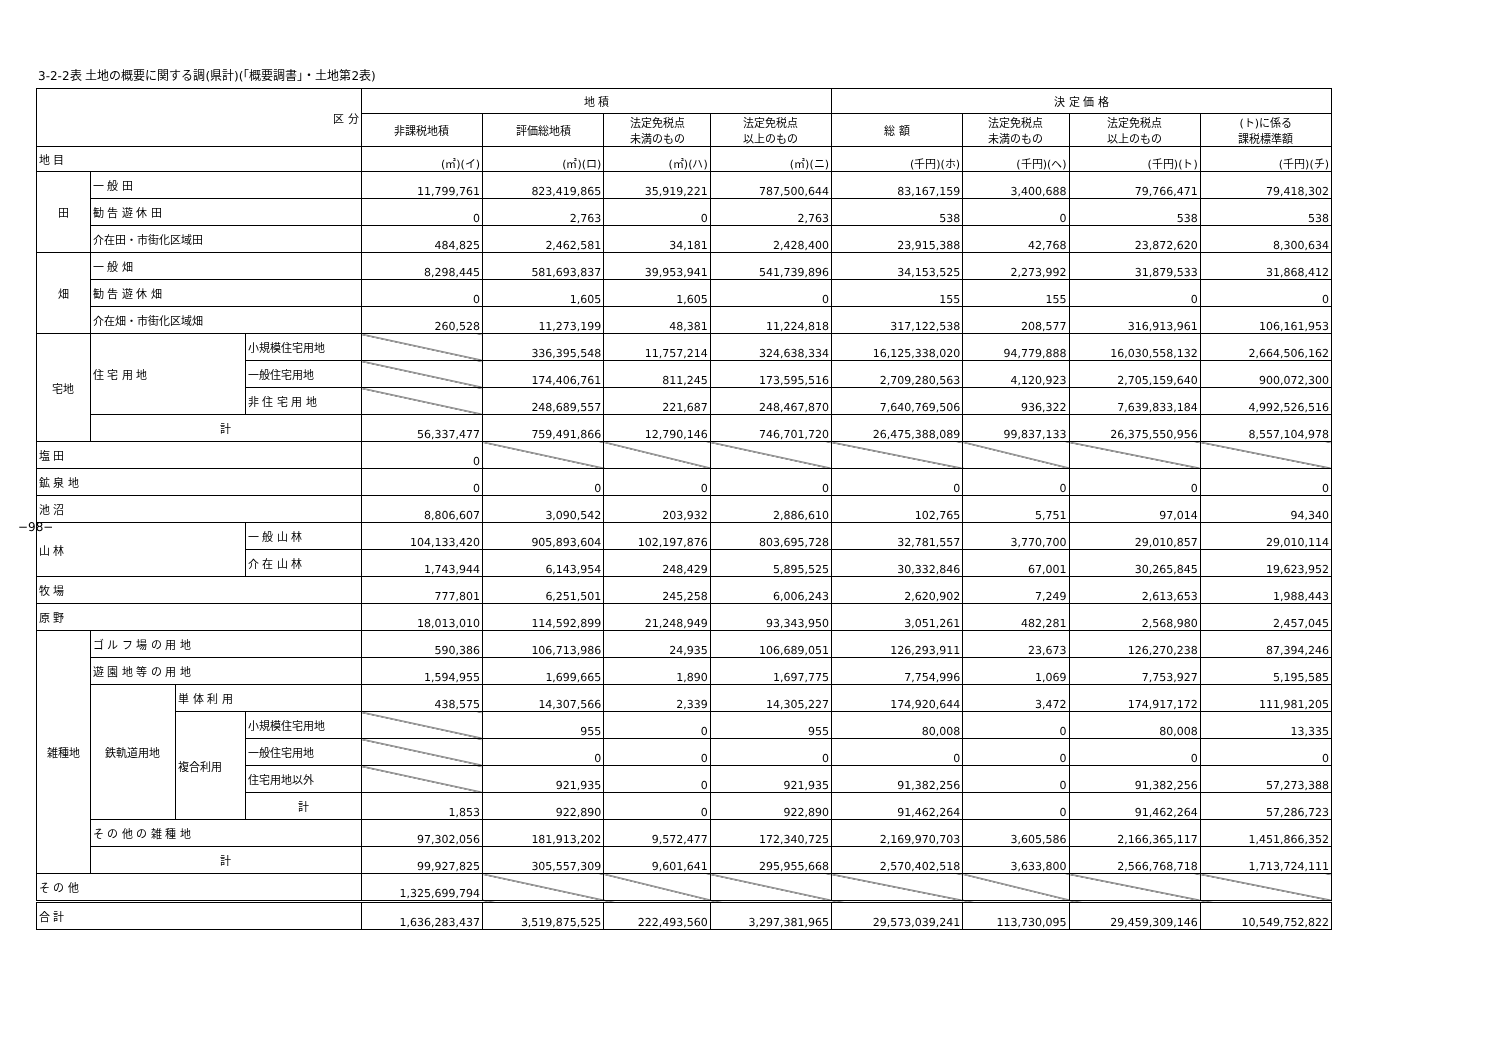3-2-2表 土地の概要に関する調(県計)(「概要調書」・土地第2表)
−98−
| 区 分 | | | | 地 積 | | | | 決 定 価 格 | | | |
| --- | --- | --- | --- | --- | --- | --- | --- | --- | --- | --- | --- |
| | | | | 非課税地積 | 評価総地積 | 法定免税点 未満のもの | 法定免税点 以上のもの | 総 額 | 法定免税点 未満のもの | 法定免税点 以上のもの | (ト)に係る 課税標準額 |
| 地 目 | | | | (㎡)(イ) | (㎡)(ロ) | (㎡)(ハ) | (㎡)(ニ) | (千円)(ホ) | (千円)(ヘ) | (千円)(ト) | (千円)(チ) |
| 田 | 一 般 田 | | | 11,799,761 | 823,419,865 | 35,919,221 | 787,500,644 | 83,167,159 | 3,400,688 | 79,766,471 | 79,418,302 |
| | 勧 告 遊 休 田 | | | 0 | 2,763 | 0 | 2,763 | 538 | 0 | 538 | 538 |
| | 介在田・市街化区域田 | | | 484,825 | 2,462,581 | 34,181 | 2,428,400 | 23,915,388 | 42,768 | 23,872,620 | 8,300,634 |
| 畑 | 一 般 畑 | | | 8,298,445 | 581,693,837 | 39,953,941 | 541,739,896 | 34,153,525 | 2,273,992 | 31,879,533 | 31,868,412 |
| | 勧 告 遊 休 畑 | | | 0 | 1,605 | 1,605 | 0 | 155 | 155 | 0 | 0 |
| | 介在畑・市街化区域畑 | | | 260,528 | 11,273,199 | 48,381 | 11,224,818 | 317,122,538 | 208,577 | 316,913,961 | 106,161,953 |
| 宅地 | 住 宅 用 地 | | 小規模住宅用地 | | 336,395,548 | 11,757,214 | 324,638,334 | 16,125,338,020 | 94,779,888 | 16,030,558,132 | 2,664,506,162 |
| | | | 一般住宅用地 | | 174,406,761 | 811,245 | 173,595,516 | 2,709,280,563 | 4,120,923 | 2,705,159,640 | 900,072,300 |
| | | | 非 住 宅 用 地 | | 248,689,557 | 221,687 | 248,467,870 | 7,640,769,506 | 936,322 | 7,639,833,184 | 4,992,526,516 |
| | 計 | | | 56,337,477 | 759,491,866 | 12,790,146 | 746,701,720 | 26,475,388,089 | 99,837,133 | 26,375,550,956 | 8,557,104,978 |
| 塩 田 | | | | 0 | | | | | | | |
| 鉱 泉 地 | | | | 0 | 0 | 0 | 0 | 0 | 0 | 0 | 0 |
| 池 沼 | | | | 8,806,607 | 3,090,542 | 203,932 | 2,886,610 | 102,765 | 5,751 | 97,014 | 94,340 |
| 山 林 | | | 一 般 山 林 | 104,133,420 | 905,893,604 | 102,197,876 | 803,695,728 | 32,781,557 | 3,770,700 | 29,010,857 | 29,010,114 |
| | | | 介 在 山 林 | 1,743,944 | 6,143,954 | 248,429 | 5,895,525 | 30,332,846 | 67,001 | 30,265,845 | 19,623,952 |
| 牧 場 | | | | 777,801 | 6,251,501 | 245,258 | 6,006,243 | 2,620,902 | 7,249 | 2,613,653 | 1,988,443 |
| 原 野 | | | | 18,013,010 | 114,592,899 | 21,248,949 | 93,343,950 | 3,051,261 | 482,281 | 2,568,980 | 2,457,045 |
| 雑種地 | ゴ ル フ 場 の 用 地 | | | 590,386 | 106,713,986 | 24,935 | 106,689,051 | 126,293,911 | 23,673 | 126,270,238 | 87,394,246 |
| | 遊 園 地 等 の 用 地 | | | 1,594,955 | 1,699,665 | 1,890 | 1,697,775 | 7,754,996 | 1,069 | 7,753,927 | 5,195,585 |
| | 鉄軌道用地 | 単 体 利 用 | | 438,575 | 14,307,566 | 2,339 | 14,305,227 | 174,920,644 | 3,472 | 174,917,172 | 111,981,205 |
| | | 複合利用 | 小規模住宅用地 | | 955 | 0 | 955 | 80,008 | 0 | 80,008 | 13,335 |
| | | | 一般住宅用地 | | 0 | 0 | 0 | 0 | 0 | 0 | 0 |
| | | | 住宅用地以外 | | 921,935 | 0 | 921,935 | 91,382,256 | 0 | 91,382,256 | 57,273,388 |
| | | | 計 | 1,853 | 922,890 | 0 | 922,890 | 91,462,264 | 0 | 91,462,264 | 57,286,723 |
| | そ の 他 の 雑 種 地 | | | 97,302,056 | 181,913,202 | 9,572,477 | 172,340,725 | 2,169,970,703 | 3,605,586 | 2,166,365,117 | 1,451,866,352 |
| | 計 | | | 99,927,825 | 305,557,309 | 9,601,641 | 295,955,668 | 2,570,402,518 | 3,633,800 | 2,566,768,718 | 1,713,724,111 |
| そ の 他 | | | | 1,325,699,794 | | | | | | | |
| 合 計 | | | | 1,636,283,437 | 3,519,875,525 | 222,493,560 | 3,297,381,965 | 29,573,039,241 | 113,730,095 | 29,459,309,146 | 10,549,752,822 |